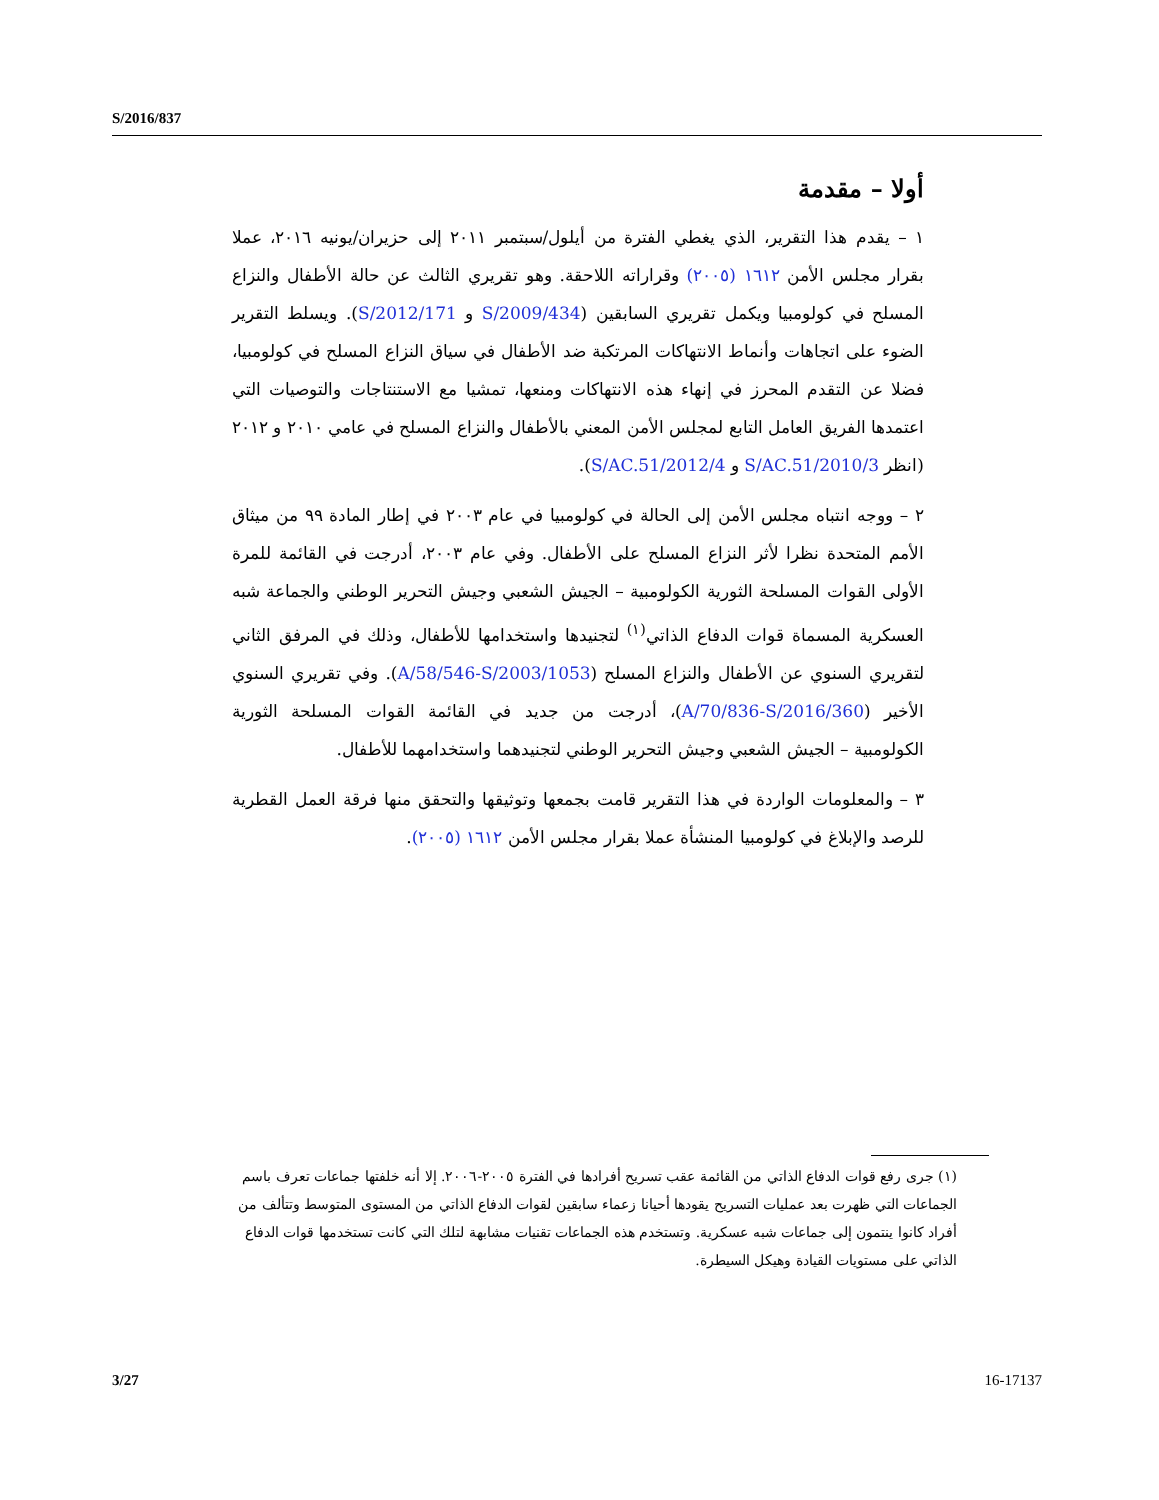S/2016/837
أولا – مقدمة
١ – يقدم هذا التقرير، الذي يغطي الفترة من أيلول/سبتمبر ٢٠١١ إلى حزيران/يونيه ٢٠١٦، عملا بقرار مجلس الأمن ١٦١٢ (٢٠٠٥) وقراراته اللاحقة. وهو تقريري الثالث عن حالة الأطفال والنزاع المسلح في كولومبيا ويكمل تقريري السابقين (S/2009/434 و S/2012/171). ويسلط التقرير الضوء على اتجاهات وأنماط الانتهاكات المرتكبة ضد الأطفال في سياق النزاع المسلح في كولومبيا، فضلا عن التقدم المحرز في إنهاء هذه الانتهاكات ومنعها، تمشيا مع الاستنتاجات والتوصيات التي اعتمدها الفريق العامل التابع لمجلس الأمن المعني بالأطفال والنزاع المسلح في عامي ٢٠١٠ و ٢٠١٢ (انظر S/AC.51/2010/3 و S/AC.51/2012/4).
٢ – ووجه انتباه مجلس الأمن إلى الحالة في كولومبيا في عام ٢٠٠٣ في إطار المادة ٩٩ من ميثاق الأمم المتحدة نظرا لأثر النزاع المسلح على الأطفال. وفي عام ٢٠٠٣، أدرجت في القائمة للمرة الأولى القوات المسلحة الثورية الكولومبية – الجيش الشعبي وجيش التحرير الوطني والجماعة شبه العسكرية المسماة قوات الدفاع الذاتي<sup>(١)</sup> لتجنيدها واستخدامها للأطفال، وذلك في المرفق الثاني لتقريري السنوي عن الأطفال والنزاع المسلح (A/58/546-S/2003/1053). وفي تقريري السنوي الأخير (A/70/836-S/2016/360)، أدرجت من جديد في القائمة القوات المسلحة الثورية الكولومبية – الجيش الشعبي وجيش التحرير الوطني لتجنيدهما واستخدامهما للأطفال.
٣ – والمعلومات الواردة في هذا التقرير قامت بجمعها وتوثيقها والتحقق منها فرقة العمل القطرية للرصد والإبلاغ في كولومبيا المنشأة عملا بقرار مجلس الأمن ١٦١٢ (٢٠٠٥).
(١) جرى رفع قوات الدفاع الذاتي من القائمة عقب تسريح أفرادها في الفترة ٢٠٠٥-٢٠٠٦. إلا أنه خلفتها جماعات تعرف باسم الجماعات التي ظهرت بعد عمليات التسريح يقودها أحيانا زعماء سابقين لقوات الدفاع الذاتي من المستوى المتوسط وتتألف من أفراد كانوا ينتمون إلى جماعات شبه عسكرية. وتستخدم هذه الجماعات تقنيات مشابهة لتلك التي كانت تستخدمها قوات الدفاع الذاتي على مستويات القيادة وهيكل السيطرة.
3/27 16-17137